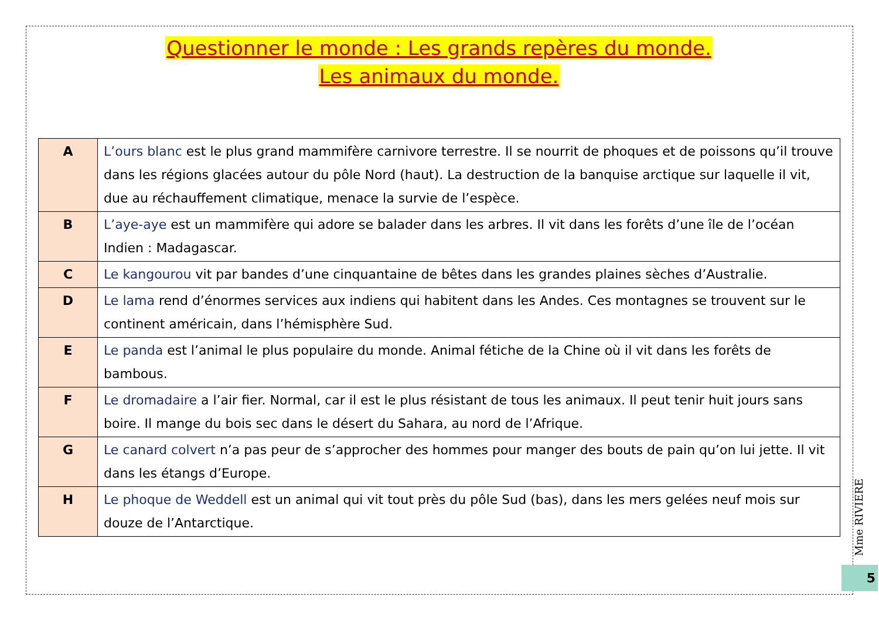Questionner le monde : Les grands repères du monde.
Les animaux du monde.
| A | L’ours blanc est le plus grand mammifère carnivore terrestre. Il se nourrit de phoques et de poissons qu’il trouve dans les régions glacées autour du pôle Nord (haut). La destruction de la banquise arctique sur laquelle il vit, due au réchauffement climatique, menace la survie de l’espèce. |
| B | L’aye-aye est un mammifère qui adore se balader dans les arbres. Il vit dans les forêts d’une île de l’océan Indien : Madagascar. |
| C | Le kangourou vit par bandes d’une cinquantaine de bêtes dans les grandes plaines sèches d’Australie. |
| D | Le lama rend d’énormes services aux indiens qui habitent dans les Andes. Ces montagnes se trouvent sur le continent américain, dans l’hémisphère Sud. |
| E | Le panda est l’animal le plus populaire du monde. Animal fétiche de la Chine où il vit dans les forêts de bambous. |
| F | Le dromadaire a l’air fier. Normal, car il est le plus résistant de tous les animaux. Il peut tenir huit jours sans boire. Il mange du bois sec dans le désert du Sahara, au nord de l’Afrique. |
| G | Le canard colvert n’a pas peur de s’approcher des hommes pour manger des bouts de pain qu’on lui jette. Il vit dans les étangs d’Europe. |
| H | Le phoque de Weddell est un animal qui vit tout près du pôle Sud (bas), dans les mers gelées neuf mois sur douze de l’Antarctique. |
Mme RIVIERE
5